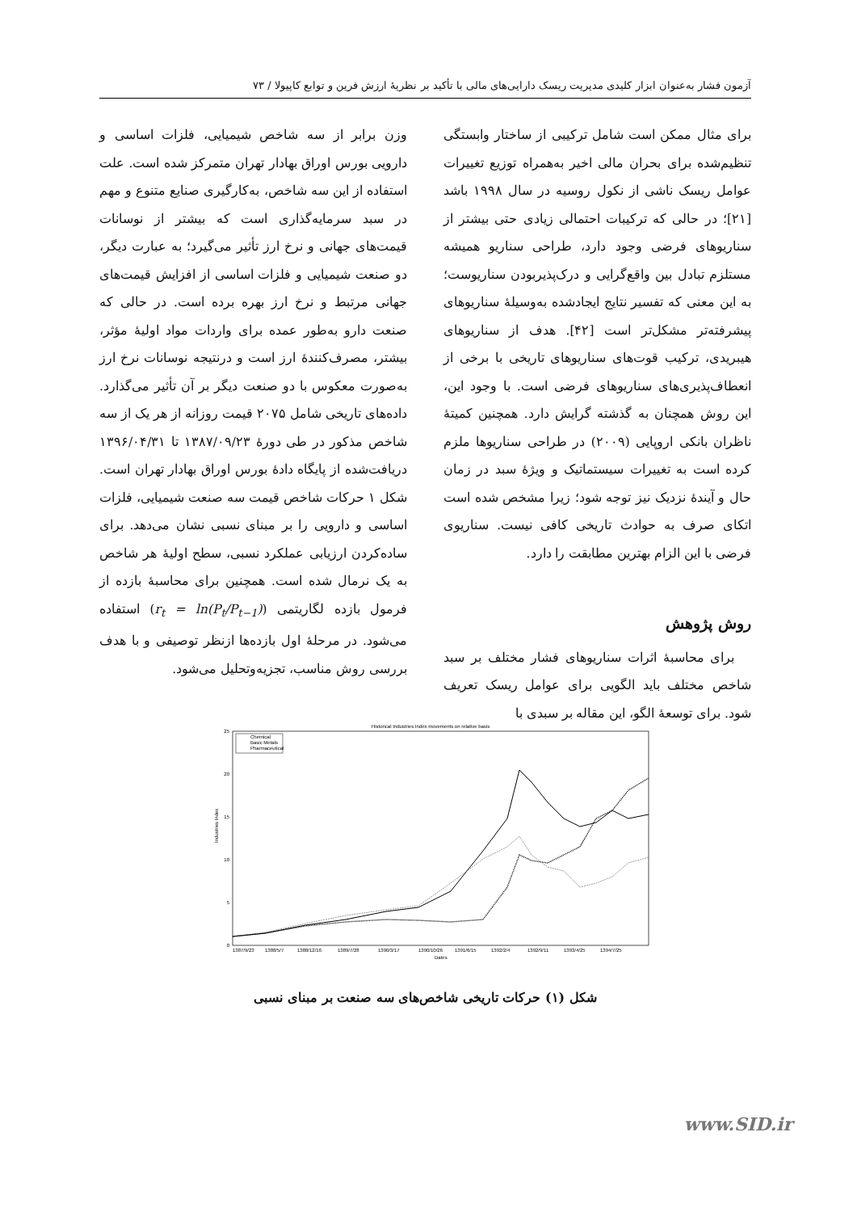آزمون فشار به‌عنوان ابزار کلیدی مدیریت ریسک دارایی‌های مالی با تأکید بر نظریهٔ ارزش فرین و توابع کاپیولا / ۷۳
برای مثال ممکن است شامل ترکیبی از ساختار وابستگی تنظیم‌شده برای بحران مالی اخیر به‌همراه توزیع تغییرات عوامل ریسک ناشی از نکول روسیه در سال ۱۹۹۸ باشد [۲۱]؛ در حالی که ترکیبات احتمالی زیادی حتی بیشتر از سناریوهای فرضی وجود دارد، طراحی سناریو همیشه مستلزم تبادل بین واقع‌گرایی و درک‌پذیربودن سناریوست؛ به این معنی که تفسیر نتایج ایجادشده به‌وسیلهٔ سناریوهای پیشرفته‌تر مشکل‌تر است [۴۲]. هدف از سناریوهای هیبریدی، ترکیب قوت‌های سناریوهای تاریخی با برخی از انعطاف‌پذیری‌های سناریوهای فرضی است. با وجود این، این روش همچنان به گذشته گرایش دارد. همچنین کمیتهٔ ناظران بانکی اروپایی (۲۰۰۹) در طراحی سناریوها ملزم کرده است به تغییرات سیستماتیک و ویژهٔ سبد در زمان حال و آیندهٔ نزدیک نیز توجه شود؛ زیرا مشخص شده است اتکای صرف به حوادث تاریخی کافی نیست. سناریوی فرضی با این الزام بهترین مطابقت را دارد.
روش پژوهش
برای محاسبهٔ اثرات سناریوهای فشار مختلف بر سبد شاخص مختلف باید الگویی برای عوامل ریسک تعریف شود. برای توسعهٔ الگو، این مقاله بر سبدی با
وزن برابر از سه شاخص شیمیایی، فلزات اساسی و دارویی بورس اوراق بهادار تهران متمرکز شده است. علت استفاده از این سه شاخص، به‌کارگیری صنایع متنوع و مهم در سبد سرمایه‌گذاری است که بیشتر از نوسانات قیمت‌های جهانی و نرخ ارز تأثیر می‌گیرد؛ به عبارت دیگر، دو صنعت شیمیایی و فلزات اساسی از افزایش قیمت‌های جهانی مرتبط و نرخ ارز بهره برده است. در حالی که صنعت دارو به‌طور عمده برای واردات مواد اولیهٔ مؤثر، بیشتر، مصرف‌کنندهٔ ارز است و درنتیجه نوسانات نرخ ارز به‌صورت معکوس با دو صنعت دیگر بر آن تأثیر می‌گذارد. داده‌های تاریخی شامل ۲۰۷۵ قیمت روزانه از هر یک از سه شاخص مذکور در طی دورهٔ ۱۳۸۷/۰۹/۲۳ تا ۱۳۹۶/۰۴/۳۱ دریافت‌شده از پایگاه دادهٔ بورس اوراق بهادار تهران است. شکل ۱ حرکات شاخص قیمت سه صنعت شیمیایی، فلزات اساسی و دارویی را بر مبنای نسبی نشان می‌دهد. برای ساده‌کردن ارزیابی عملکرد نسبی، سطح اولیهٔ هر شاخص به یک نرمال شده است. همچنین برای محاسبهٔ بازده از فرمول بازده لگاریتمی (r<sub>t</sub> = ln(P<sub>t</sub>/P<sub>t−1</sub>)) استفاده می‌شود. در مرحلهٔ اول بازده‌ها ازنظر توصیفی و با هدف بررسی روش مناسب، تجزیه‌وتحلیل می‌شود.
Historical Industries Index movements on relative basis
25
20
15
10
5
0
Industries Index
1387/9/23
1388/5/7
1388/12/16
1389/7/28
1390/3/17
1390/10/26
1391/6/15
1392/2/4
1392/9/11
1393/4/25
1394/7/25
Dates
Chemical
Basic Metals
Pharmaceutical
شکل (۱) حرکات تاریخی شاخص‌های سه صنعت بر مبنای نسبی
www.SID.ir